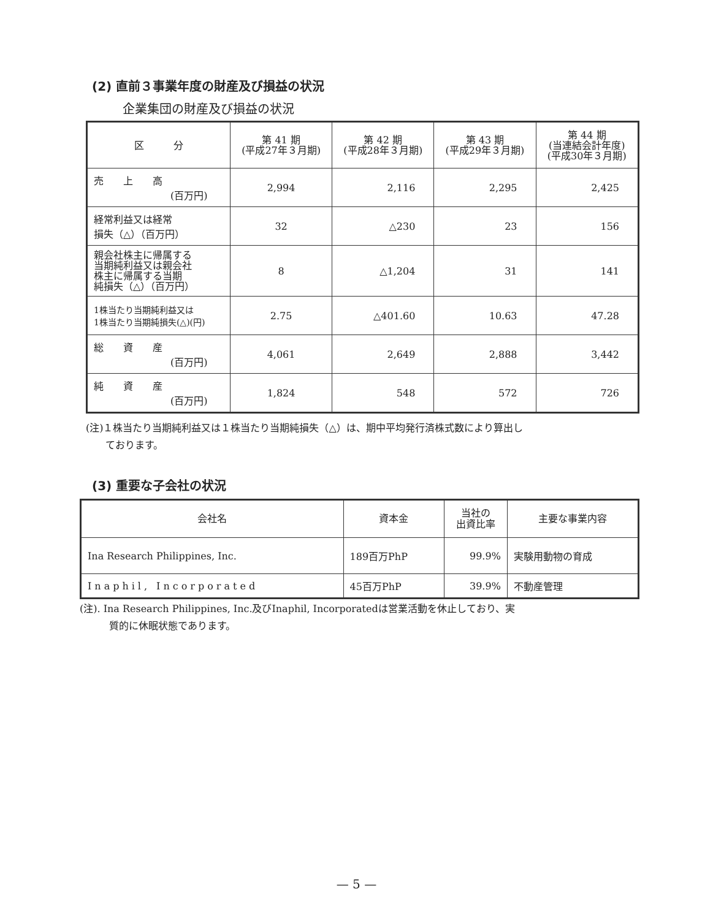(2) 直前３事業年度の財産及び損益の状況
企業集団の財産及び損益の状況
| 区 分 | 第 41 期 (平成27年３月期) | 第 42 期 (平成28年３月期) | 第 43 期 (平成29年３月期) | 第 44 期 (当連結会計年度) (平成30年３月期) |
| --- | --- | --- | --- | --- |
| 売 上 高 (百万円) | 2,994 | 2,116 | 2,295 | 2,425 |
| 経常利益又は経常 損失（△）（百万円） | 32 | △230 | 23 | 156 |
| 親会社株主に帰属する 当期純利益又は親会社 株主に帰属する当期 純損失（△）（百万円） | 8 | △1,204 | 31 | 141 |
| 1株当たり当期純利益又は 1株当たり当期純損失(△)(円) | 2.75 | △401.60 | 10.63 | 47.28 |
| 総 資 産 (百万円) | 4,061 | 2,649 | 2,888 | 3,442 |
| 純 資 産 (百万円) | 1,824 | 548 | 572 | 726 |
(注)１株当たり当期純利益又は１株当たり当期純損失（△）は、期中平均発行済株式数により算出し
　　ております。
(3) 重要な子会社の状況
| 会社名 | 資本金 | 当社の 出資比率 | 主要な事業内容 |
| --- | --- | --- | --- |
| Ina Research Philippines, Inc. | 189百万PhP | 99.9% | 実験用動物の育成 |
| Inaphil, Incorporated | 45百万PhP | 39.9% | 不動産管理 |
(注). Ina Research Philippines, Inc.及びInaphil, Incorporatedは営業活動を休止しており、実
　　　質的に休眠状態であります。
— 5 —